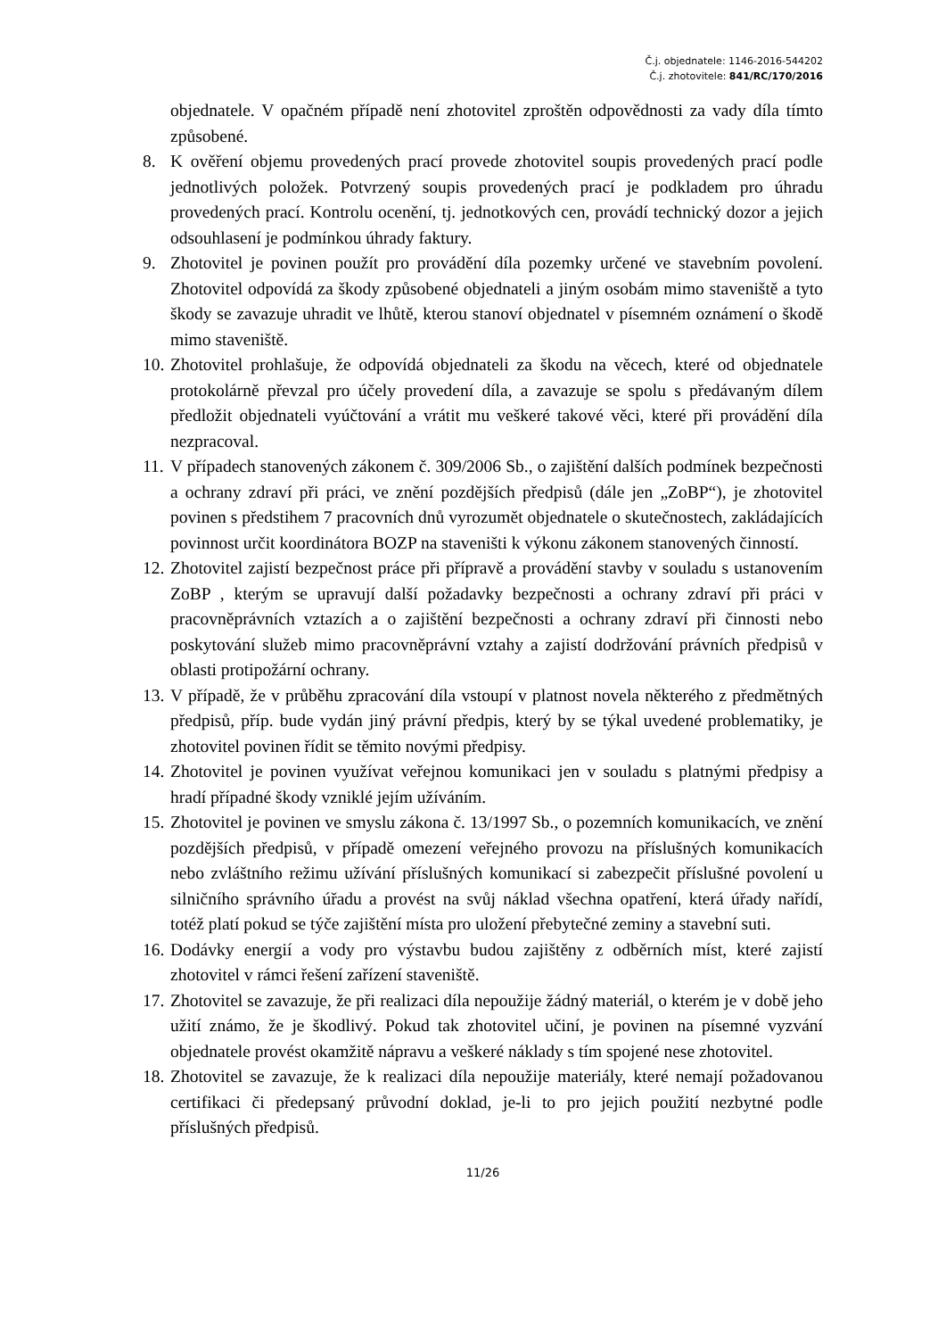Č.j. objednatele: 1146-2016-544202
Č.j. zhotovitele: 841/RC/170/2016
objednatele. V opačném případě není zhotovitel zproštěn odpovědnosti za vady díla tímto způsobené.
8. K ověření objemu provedených prací provede zhotovitel soupis provedených prací podle jednotlivých položek. Potvrzený soupis provedených prací je podkladem pro úhradu provedených prací. Kontrolu ocenění, tj. jednotkových cen, provádí technický dozor a jejich odsouhlasení je podmínkou úhrady faktury.
9. Zhotovitel je povinen použít pro provádění díla pozemky určené ve stavebním povolení. Zhotovitel odpovídá za škody způsobené objednateli a jiným osobám mimo staveniště a tyto škody se zavazuje uhradit ve lhůtě, kterou stanoví objednatel v písemném oznámení o škodě mimo staveniště.
10. Zhotovitel prohlašuje, že odpovídá objednateli za škodu na věcech, které od objednatele protokolárně převzal pro účely provedení díla, a zavazuje se spolu s předávaným dílem předložit objednateli vyúčtování a vrátit mu veškeré takové věci, které při provádění díla nezpracoval.
11. V případech stanovených zákonem č. 309/2006 Sb., o zajištění dalších podmínek bezpečnosti a ochrany zdraví při práci, ve znění pozdějších předpisů (dále jen „ZoBP“), je zhotovitel povinen s předstihem 7 pracovních dnů vyrozumět objednatele o skutečnostech, zakládajících povinnost určit koordinátora BOZP na staveništi k výkonu zákonem stanovených činností.
12. Zhotovitel zajistí bezpečnost práce při přípravě a provádění stavby v souladu s ustanovením ZoBP , kterým se upravují další požadavky bezpečnosti a ochrany zdraví při práci v pracovněprávních vztazích a o zajištění bezpečnosti a ochrany zdraví při činnosti nebo poskytování služeb mimo pracovněprávní vztahy a zajistí dodržování právních předpisů v oblasti protipožární ochrany.
13. V případě, že v průběhu zpracování díla vstoupí v platnost novela některého z předmětných předpisů, příp. bude vydán jiný právní předpis, který by se týkal uvedené problematiky, je zhotovitel povinen řídit se těmito novými předpisy.
14. Zhotovitel je povinen využívat veřejnou komunikaci jen v souladu s platnými předpisy a hradí případné škody vzniklé jejím užíváním.
15. Zhotovitel je povinen ve smyslu zákona č. 13/1997 Sb., o pozemních komunikacích, ve znění pozdějších předpisů, v případě omezení veřejného provozu na příslušných komunikacích nebo zvláštního režimu užívání příslušných komunikací si zabezpečit příslušné povolení u silničního správního úřadu a provést na svůj náklad všechna opatření, která úřady nařídí, totéž platí pokud se týče zajištění místa pro uložení přebytečné zeminy a stavební suti.
16. Dodávky energií a vody pro výstavbu budou zajištěny z odběrních míst, které zajistí zhotovitel v rámci řešení zařízení staveniště.
17. Zhotovitel se zavazuje, že při realizaci díla nepoužije žádný materiál, o kterém je v době jeho užití známo, že je škodlivý. Pokud tak zhotovitel učiní, je povinen na písemné vyzvání objednatele provést okamžitě nápravu a veškeré náklady s tím spojené nese zhotovitel.
18. Zhotovitel se zavazuje, že k realizaci díla nepoužije materiály, které nemají požadovanou certifikaci či předepsaný průvodní doklad, je-li to pro jejich použití nezbytné podle příslušných předpisů.
11/26